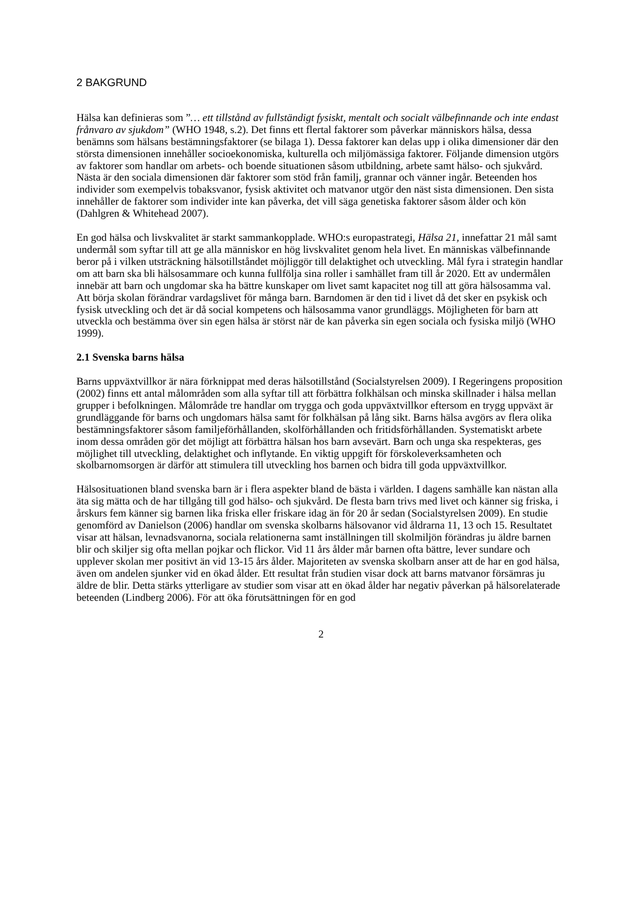2 BAKGRUND
Hälsa kan definieras som ”… ett tillstånd av fullständigt fysiskt, mentalt och socialt välbefinnande och inte endast frånvaro av sjukdom” (WHO 1948, s.2). Det finns ett flertal faktorer som påverkar människors hälsa, dessa benämns som hälsans bestämningsfaktorer (se bilaga 1). Dessa faktorer kan delas upp i olika dimensioner där den största dimensionen innehåller socioekonomiska, kulturella och miljömässiga faktorer. Följande dimension utgörs av faktorer som handlar om arbets- och boende situationen såsom utbildning, arbete samt hälso- och sjukvård. Nästa är den sociala dimensionen där faktorer som stöd från familj, grannar och vänner ingår. Beteenden hos individer som exempelvis tobaksvanor, fysisk aktivitet och matvanor utgör den näst sista dimensionen. Den sista innehåller de faktorer som individer inte kan påverka, det vill säga genetiska faktorer såsom ålder och kön (Dahlgren & Whitehead 2007).
En god hälsa och livskvalitet är starkt sammankopplade. WHO:s europastrategi, Hälsa 21, innefattar 21 mål samt undermål som syftar till att ge alla människor en hög livskvalitet genom hela livet. En människas välbefinnande beror på i vilken utsträckning hälsotillståndet möjliggör till delaktighet och utveckling. Mål fyra i strategin handlar om att barn ska bli hälsosammare och kunna fullfölja sina roller i samhället fram till år 2020. Ett av undermålen innebär att barn och ungdomar ska ha bättre kunskaper om livet samt kapacitet nog till att göra hälsosamma val. Att börja skolan förändrar vardagslivet för många barn. Barndomen är den tid i livet då det sker en psykisk och fysisk utveckling och det är då social kompetens och hälsosamma vanor grundläggs. Möjligheten för barn att utveckla och bestämma över sin egen hälsa är störst när de kan påverka sin egen sociala och fysiska miljö (WHO 1999).
2.1 Svenska barns hälsa
Barns uppväxtvillkor är nära förknippat med deras hälsotillstånd (Socialstyrelsen 2009). I Regeringens proposition (2002) finns ett antal målområden som alla syftar till att förbättra folkhälsan och minska skillnader i hälsa mellan grupper i befolkningen. Målområde tre handlar om trygga och goda uppväxtvillkor eftersom en trygg uppväxt är grundläggande för barns och ungdomars hälsa samt för folkhälsan på lång sikt. Barns hälsa avgörs av flera olika bestämningsfaktorer såsom familjeförhållanden, skolförhållanden och fritidsförhållanden. Systematiskt arbete inom dessa områden gör det möjligt att förbättra hälsan hos barn avsevärt. Barn och unga ska respekteras, ges möjlighet till utveckling, delaktighet och inflytande. En viktig uppgift för förskoleverksamheten och skolbarnomsorgen är därför att stimulera till utveckling hos barnen och bidra till goda uppväxtvillkor.
Hälsosituationen bland svenska barn är i flera aspekter bland de bästa i världen. I dagens samhälle kan nästan alla äta sig mätta och de har tillgång till god hälso- och sjukvård. De flesta barn trivs med livet och känner sig friska, i årskurs fem känner sig barnen lika friska eller friskare idag än för 20 år sedan (Socialstyrelsen 2009). En studie genomförd av Danielson (2006) handlar om svenska skolbarns hälsovanor vid åldrarna 11, 13 och 15. Resultatet visar att hälsan, levnadsvanorna, sociala relationerna samt inställningen till skolmiljön förändras ju äldre barnen blir och skiljer sig ofta mellan pojkar och flickor. Vid 11 års ålder mår barnen ofta bättre, lever sundare och upplever skolan mer positivt än vid 13-15 års ålder. Majoriteten av svenska skolbarn anser att de har en god hälsa, även om andelen sjunker vid en ökad ålder. Ett resultat från studien visar dock att barns matvanor försämras ju äldre de blir. Detta stärks ytterligare av studier som visar att en ökad ålder har negativ påverkan på hälsorelaterade beteenden (Lindberg 2006). För att öka förutsättningen för en god
2